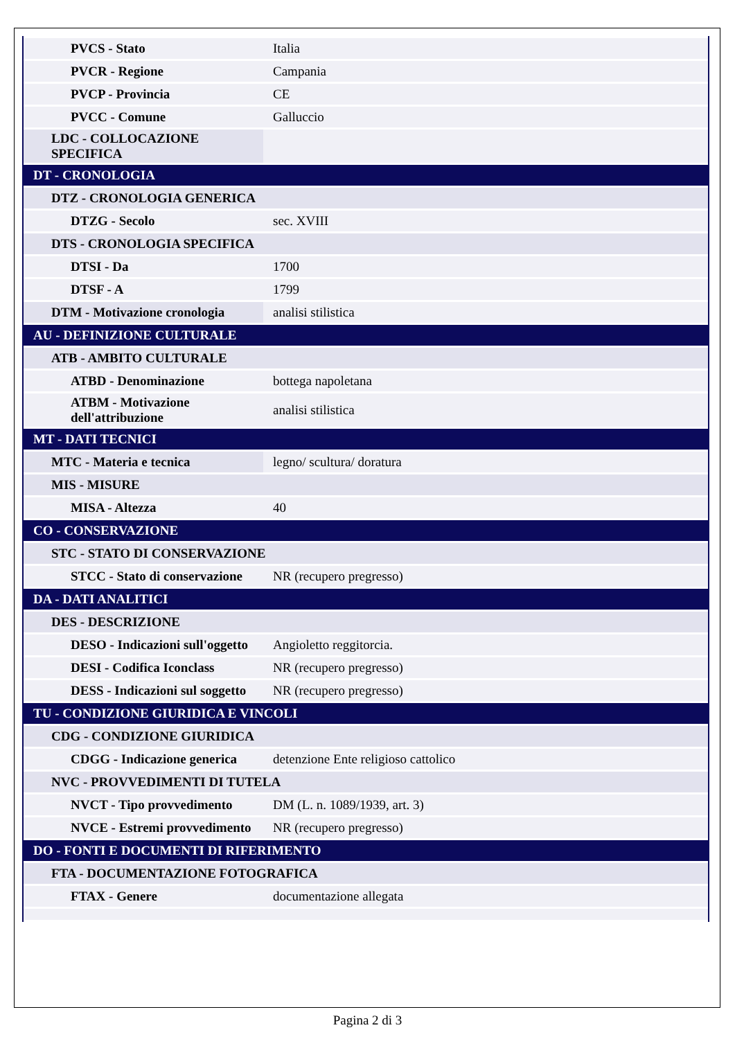| PVCS - Stato | Italia |
| PVCR - Regione | Campania |
| PVCP - Provincia | CE |
| PVCC - Comune | Galluccio |
| LDC - COLLOCAZIONE SPECIFICA | |
| DT - CRONOLOGIA | |
| DTZ - CRONOLOGIA GENERICA | |
| DTZG - Secolo | sec. XVIII |
| DTS - CRONOLOGIA SPECIFICA | |
| DTSI - Da | 1700 |
| DTSF - A | 1799 |
| DTM - Motivazione cronologia | analisi stilistica |
| AU - DEFINIZIONE CULTURALE | |
| ATB - AMBITO CULTURALE | |
| ATBD - Denominazione | bottega napoletana |
| ATBM - Motivazione dell'attribuzione | analisi stilistica |
| MT - DATI TECNICI | |
| MTC - Materia e tecnica | legno/ scultura/ doratura |
| MIS - MISURE | |
| MISA - Altezza | 40 |
| CO - CONSERVAZIONE | |
| STC - STATO DI CONSERVAZIONE | |
| STCC - Stato di conservazione | NR (recupero pregresso) |
| DA - DATI ANALITICI | |
| DES - DESCRIZIONE | |
| DESO - Indicazioni sull'oggetto | Angioletto reggitorcia. |
| DESI - Codifica Iconclass | NR (recupero pregresso) |
| DESS - Indicazioni sul soggetto | NR (recupero pregresso) |
| TU - CONDIZIONE GIURIDICA E VINCOLI | |
| CDG - CONDIZIONE GIURIDICA | |
| CDGG - Indicazione generica | detenzione Ente religioso cattolico |
| NVC - PROVVEDIMENTI DI TUTELA | |
| NVCT - Tipo provvedimento | DM (L. n. 1089/1939, art. 3) |
| NVCE - Estremi provvedimento | NR (recupero pregresso) |
| DO - FONTI E DOCUMENTI DI RIFERIMENTO | |
| FTA - DOCUMENTAZIONE FOTOGRAFICA | |
| FTAX - Genere | documentazione allegata |
Pagina 2 di 3